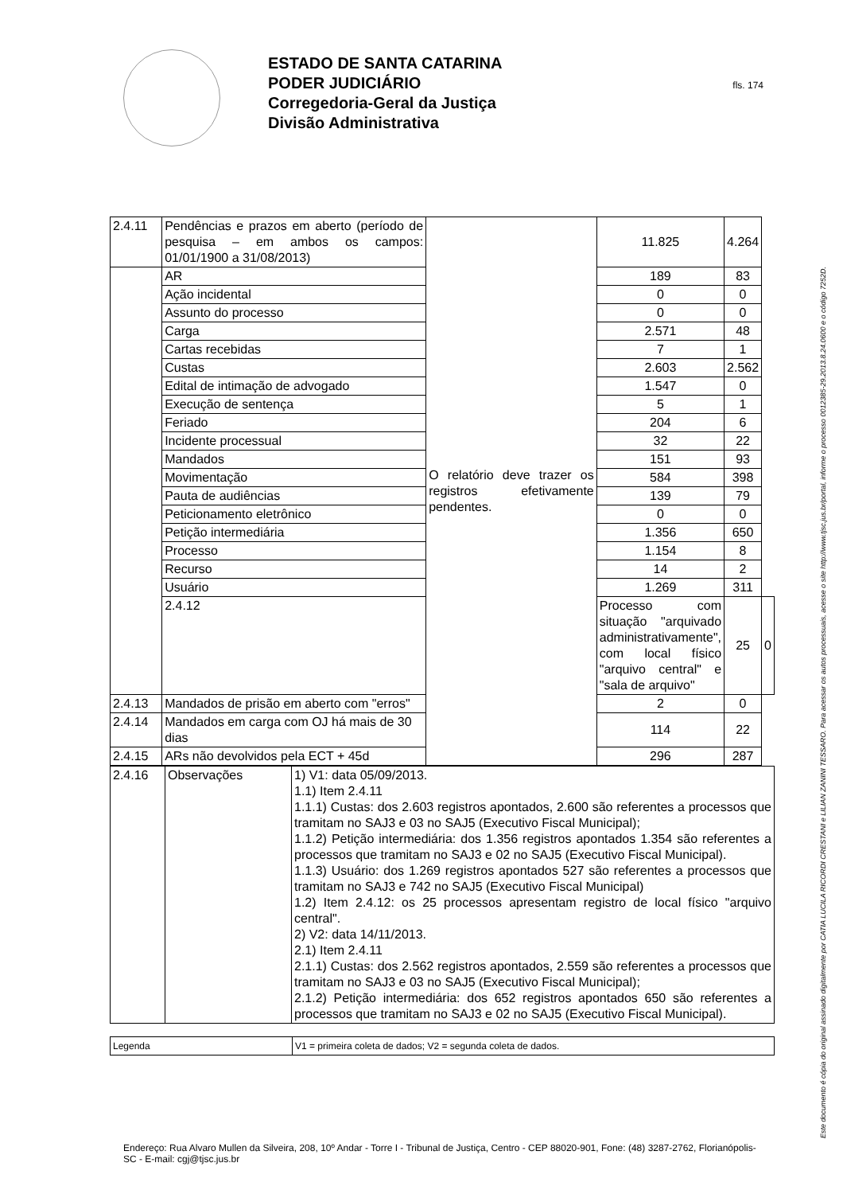ESTADO DE SANTA CATARINA
PODER JUDICIÁRIO
Corregedoria-Geral da Justiça
Divisão Administrativa
fls. 174
| 2.4.11 | Pendências e prazos em aberto (período de pesquisa – em ambos os campos: 01/01/1900 a 31/08/2013) | O relatório deve trazer os registros efetivamente pendentes. | 11.825 | 4.264 | |
| | AR | | 189 | 83 | |
| | Ação incidental | | 0 | 0 | |
| | Assunto do processo | | 0 | 0 | |
| | Carga | | 2.571 | 48 | |
| | Cartas recebidas | | 7 | 1 | |
| | Custas | | 2.603 | 2.562 | |
| | Edital de intimação de advogado | | 1.547 | 0 | |
| | Execução de sentença | | 5 | 1 | |
| | Feriado | | 204 | 6 | |
| | Incidente processual | | 32 | 22 | |
| | Mandados | | 151 | 93 | |
| | Movimentação | | 584 | 398 | |
| | Pauta de audiências | | 139 | 79 | |
| | Peticionamento eletrônico | | 0 | 0 | |
| | Petição intermediária | | 1.356 | 650 | |
| | Processo | | 1.154 | 8 | |
| | Recurso | | 14 | 2 | |
| | Usuário | | 1.269 | 311 | |
| | 2.4.12 | | Processo com situação "arquivado administrativamente", com local físico "arquivo central" e "sala de arquivo" | 25 | 0 |
| 2.4.13 | Mandados de prisão em aberto com "erros" | | 2 | 0 | |
| 2.4.14 | Mandados em carga com OJ há mais de 30 dias | | 114 | 22 | |
| 2.4.15 | ARs não devolvidos pela ECT + 45d | | 296 | 287 | |
| 2.4.16 | Observações | 1) V1: data 05/09/2013. 1.1) Item 2.4.11 1.1.1) Custas: dos 2.603 registros apontados, 2.600 são referentes a processos que tramitam no SAJ3 e 03 no SAJ5 (Executivo Fiscal Municipal); 1.1.2) Petição intermediária: dos 1.356 registros apontados 1.354 são referentes a processos que tramitam no SAJ3 e 02 no SAJ5 (Executivo Fiscal Municipal). 1.1.3) Usuário: dos 1.269 registros apontados 527 são referentes a processos que tramitam no SAJ3 e 742 no SAJ5 (Executivo Fiscal Municipal) 1.2) Item 2.4.12: os 25 processos apresentam registro de local físico "arquivo central". 2) V2: data 14/11/2013. 2.1) Item 2.4.11 2.1.1) Custas: dos 2.562 registros apontados, 2.559 são referentes a processos que tramitam no SAJ3 e 03 no SAJ5 (Executivo Fiscal Municipal); 2.1.2) Petição intermediária: dos 652 registros apontados 650 são referentes a processos que tramitam no SAJ3 e 02 no SAJ5 (Executivo Fiscal Municipal). |
| Legenda | V1 = primeira coleta de dados; V2 = segunda coleta de dados. |
Endereço: Rua Alvaro Mullen da Silveira, 208, 10º Andar - Torre I - Tribunal de Justiça, Centro - CEP 88020-901, Fone: (48) 3287-2762, Florianópolis-SC - E-mail: cgj@tjsc.jus.br
Este documento é cópia do original assinado digitalmente por CATIA LUCILA RICORDI CRESTANI e LILIAN ZANINI TESSARO. Para acessar os autos processuais, acesse o site http://www.tjsc.jus.br/portal, informe o processo 0012385-29.2013.8.24.0600 e o código 7252D.